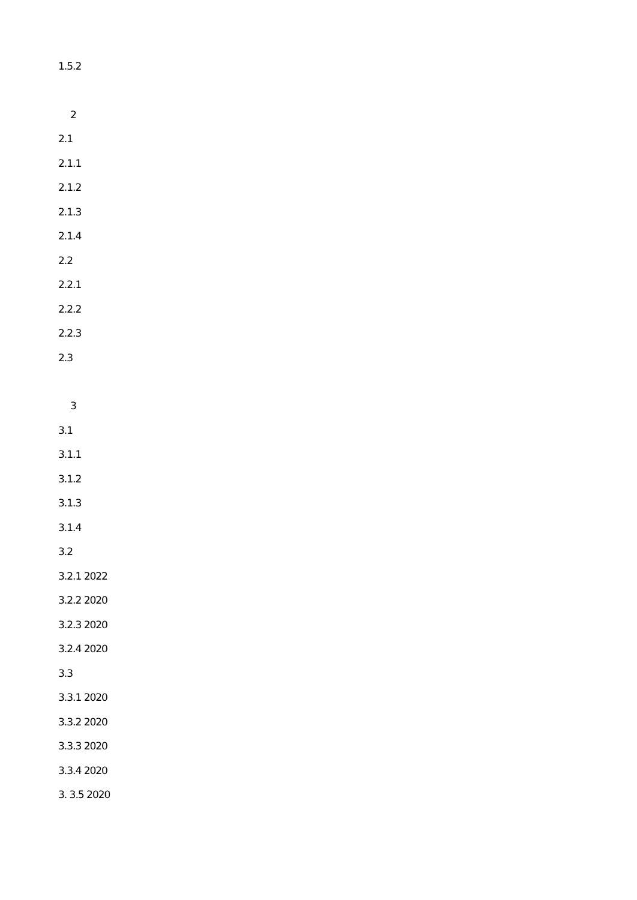1.5.2
2
2.1
2.1.1
2.1.2
2.1.3
2.1.4
2.2
2.2.1
2.2.2
2.2.3
2.3
3
3.1
3.1.1
3.1.2
3.1.3
3.1.4
3.2
3.2.1 2022
3.2.2 2020
3.2.3 2020
3.2.4 2020
3.3
3.3.1 2020
3.3.2 2020
3.3.3 2020
3.3.4 2020
3. 3.5 2020